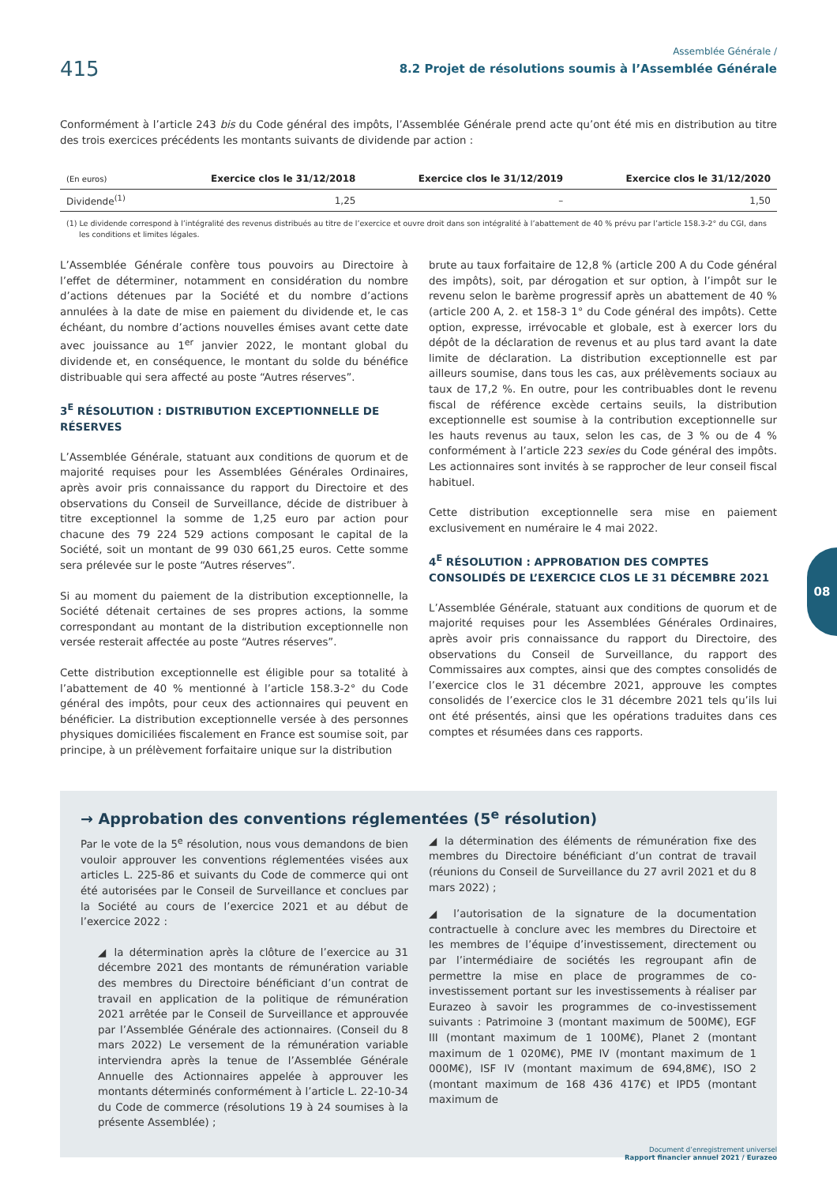415
Assemblée Générale /
8.2 Projet de résolutions soumis à l’Assemblée Générale
Conformément à l’article 243 bis du Code général des impôts, l’Assemblée Générale prend acte qu’ont été mis en distribution au titre des trois exercices précédents les montants suivants de dividende par action :
| (En euros) | Exercice clos le 31/12/2018 | Exercice clos le 31/12/2019 | Exercice clos le 31/12/2020 |
| --- | --- | --- | --- |
| Dividende<sup>(1)</sup> | 1,25 | – | 1,50 |
(1) Le dividende correspond à l’intégralité des revenus distribués au titre de l’exercice et ouvre droit dans son intégralité à l’abattement de 40 % prévu par l’article 158.3-2° du CGI, dans les conditions et limites légales.
L’Assemblée Générale confère tous pouvoirs au Directoire à l’effet de déterminer, notamment en considération du nombre d’actions détenues par la Société et du nombre d’actions annulées à la date de mise en paiement du dividende et, le cas échéant, du nombre d’actions nouvelles émises avant cette date avec jouissance au 1<sup>er</sup> janvier 2022, le montant global du dividende et, en conséquence, le montant du solde du bénéfice distribuable qui sera affecté au poste “Autres réserves”.
3<sup>E</sup> RÉSOLUTION : DISTRIBUTION EXCEPTIONNELLE DE RÉSERVES
L’Assemblée Générale, statuant aux conditions de quorum et de majorité requises pour les Assemblées Générales Ordinaires, après avoir pris connaissance du rapport du Directoire et des observations du Conseil de Surveillance, décide de distribuer à titre exceptionnel la somme de 1,25 euro par action pour chacune des 79 224 529 actions composant le capital de la Société, soit un montant de 99 030 661,25 euros. Cette somme sera prélevée sur le poste “Autres réserves”.
Si au moment du paiement de la distribution exceptionnelle, la Société détenait certaines de ses propres actions, la somme correspondant au montant de la distribution exceptionnelle non versée resterait affectée au poste “Autres réserves”.
Cette distribution exceptionnelle est éligible pour sa totalité à l’abattement de 40 % mentionné à l’article 158.3-2° du Code général des impôts, pour ceux des actionnaires qui peuvent en bénéficier. La distribution exceptionnelle versée à des personnes physiques domiciliées fiscalement en France est soumise soit, par principe, à un prélèvement forfaitaire unique sur la distribution
brute au taux forfaitaire de 12,8 % (article 200 A du Code général des impôts), soit, par dérogation et sur option, à l’impôt sur le revenu selon le barème progressif après un abattement de 40 % (article 200 A, 2. et 158-3 1° du Code général des impôts). Cette option, expresse, irrévocable et globale, est à exercer lors du dépôt de la déclaration de revenus et au plus tard avant la date limite de déclaration. La distribution exceptionnelle est par ailleurs soumise, dans tous les cas, aux prélèvements sociaux au taux de 17,2 %. En outre, pour les contribuables dont le revenu fiscal de référence excède certains seuils, la distribution exceptionnelle est soumise à la contribution exceptionnelle sur les hauts revenus au taux, selon les cas, de 3 % ou de 4 % conformément à l’article 223 sexies du Code général des impôts. Les actionnaires sont invités à se rapprocher de leur conseil fiscal habituel.
Cette distribution exceptionnelle sera mise en paiement exclusivement en numéraire le 4 mai 2022.
4<sup>E</sup> RÉSOLUTION : APPROBATION DES COMPTES CONSOLIDÉS DE L’EXERCICE CLOS LE 31 DÉCEMBRE 2021
L’Assemblée Générale, statuant aux conditions de quorum et de majorité requises pour les Assemblées Générales Ordinaires, après avoir pris connaissance du rapport du Directoire, des observations du Conseil de Surveillance, du rapport des Commissaires aux comptes, ainsi que des comptes consolidés de l’exercice clos le 31 décembre 2021, approuve les comptes consolidés de l’exercice clos le 31 décembre 2021 tels qu’ils lui ont été présentés, ainsi que les opérations traduites dans ces comptes et résumées dans ces rapports.
→ Approbation des conventions réglementées (5<sup>e</sup> résolution)
Par le vote de la 5<sup>e</sup> résolution, nous vous demandons de bien vouloir approuver les conventions réglementées visées aux articles L. 225-86 et suivants du Code de commerce qui ont été autorisées par le Conseil de Surveillance et conclues par la Société au cours de l’exercice 2021 et au début de l’exercice 2022 :
◢ la détermination après la clôture de l’exercice au 31 décembre 2021 des montants de rémunération variable des membres du Directoire bénéficiant d’un contrat de travail en application de la politique de rémunération 2021 arrêtée par le Conseil de Surveillance et approuvée par l’Assemblée Générale des actionnaires. (Conseil du 8 mars 2022) Le versement de la rémunération variable interviendra après la tenue de l’Assemblée Générale Annuelle des Actionnaires appelée à approuver les montants déterminés conformément à l’article L. 22-10-34 du Code de commerce (résolutions 19 à 24 soumises à la présente Assemblée) ;
◢ la détermination des éléments de rémunération fixe des membres du Directoire bénéficiant d’un contrat de travail (réunions du Conseil de Surveillance du 27 avril 2021 et du 8 mars 2022) ;
◢ l’autorisation de la signature de la documentation contractuelle à conclure avec les membres du Directoire et les membres de l’équipe d’investissement, directement ou par l’intermédiaire de sociétés les regroupant afin de permettre la mise en place de programmes de co-investissement portant sur les investissements à réaliser par Eurazeo à savoir les programmes de co-investissement suivants : Patrimoine 3 (montant maximum de 500M€), EGF III (montant maximum de 1 100M€), Planet 2 (montant maximum de 1 020M€), PME IV (montant maximum de 1 000M€), ISF IV (montant maximum de 694,8M€), ISO 2 (montant maximum de 168 436 417€) et IPD5 (montant maximum de
08
Document d’enregistrement universel
Rapport financier annuel 2021 / Eurazeo